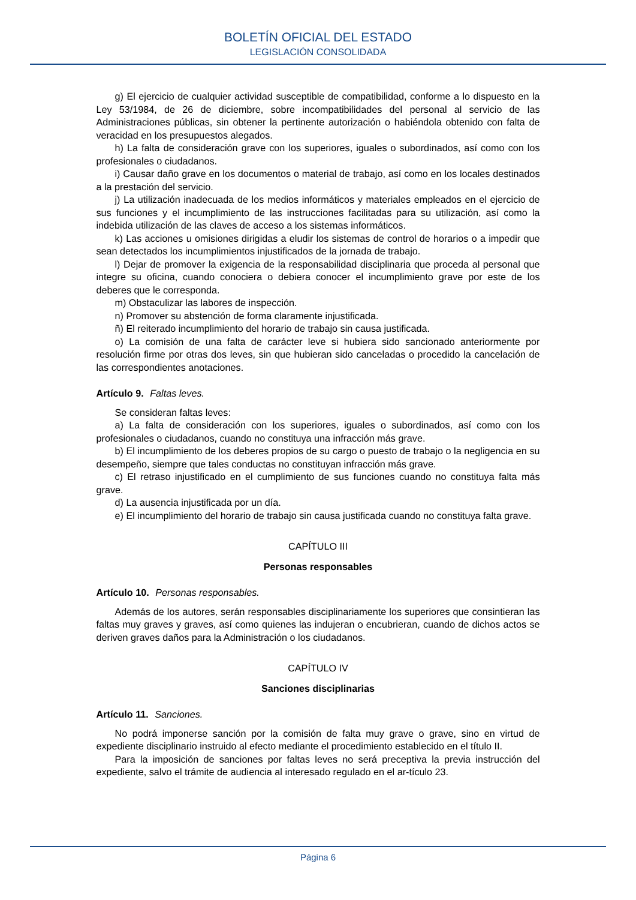BOLETÍN OFICIAL DEL ESTADO
LEGISLACIÓN CONSOLIDADA
g) El ejercicio de cualquier actividad susceptible de compatibilidad, conforme a lo dispuesto en la Ley 53/1984, de 26 de diciembre, sobre incompatibilidades del personal al servicio de las Administraciones públicas, sin obtener la pertinente autorización o habiéndola obtenido con falta de veracidad en los presupuestos alegados.
h) La falta de consideración grave con los superiores, iguales o subordinados, así como con los profesionales o ciudadanos.
i) Causar daño grave en los documentos o material de trabajo, así como en los locales destinados a la prestación del servicio.
j) La utilización inadecuada de los medios informáticos y materiales empleados en el ejercicio de sus funciones y el incumplimiento de las instrucciones facilitadas para su utilización, así como la indebida utilización de las claves de acceso a los sistemas informáticos.
k) Las acciones u omisiones dirigidas a eludir los sistemas de control de horarios o a impedir que sean detectados los incumplimientos injustificados de la jornada de trabajo.
l) Dejar de promover la exigencia de la responsabilidad disciplinaria que proceda al personal que integre su oficina, cuando conociera o debiera conocer el incumplimiento grave por este de los deberes que le corresponda.
m) Obstaculizar las labores de inspección.
n) Promover su abstención de forma claramente injustificada.
ñ) El reiterado incumplimiento del horario de trabajo sin causa justificada.
o) La comisión de una falta de carácter leve si hubiera sido sancionado anteriormente por resolución firme por otras dos leves, sin que hubieran sido canceladas o procedido la cancelación de las correspondientes anotaciones.
Artículo 9. Faltas leves.
Se consideran faltas leves:
a) La falta de consideración con los superiores, iguales o subordinados, así como con los profesionales o ciudadanos, cuando no constituya una infracción más grave.
b) El incumplimiento de los deberes propios de su cargo o puesto de trabajo o la negligencia en su desempeño, siempre que tales conductas no constituyan infracción más grave.
c) El retraso injustificado en el cumplimiento de sus funciones cuando no constituya falta más grave.
d) La ausencia injustificada por un día.
e) El incumplimiento del horario de trabajo sin causa justificada cuando no constituya falta grave.
CAPÍTULO III
Personas responsables
Artículo 10. Personas responsables.
Además de los autores, serán responsables disciplinariamente los superiores que consintieran las faltas muy graves y graves, así como quienes las indujeran o encubrieran, cuando de dichos actos se deriven graves daños para la Administración o los ciudadanos.
CAPÍTULO IV
Sanciones disciplinarias
Artículo 11. Sanciones.
No podrá imponerse sanción por la comisión de falta muy grave o grave, sino en virtud de expediente disciplinario instruido al efecto mediante el procedimiento establecido en el título II.
Para la imposición de sanciones por faltas leves no será preceptiva la previa instrucción del expediente, salvo el trámite de audiencia al interesado regulado en el ar-tículo 23.
Página 6